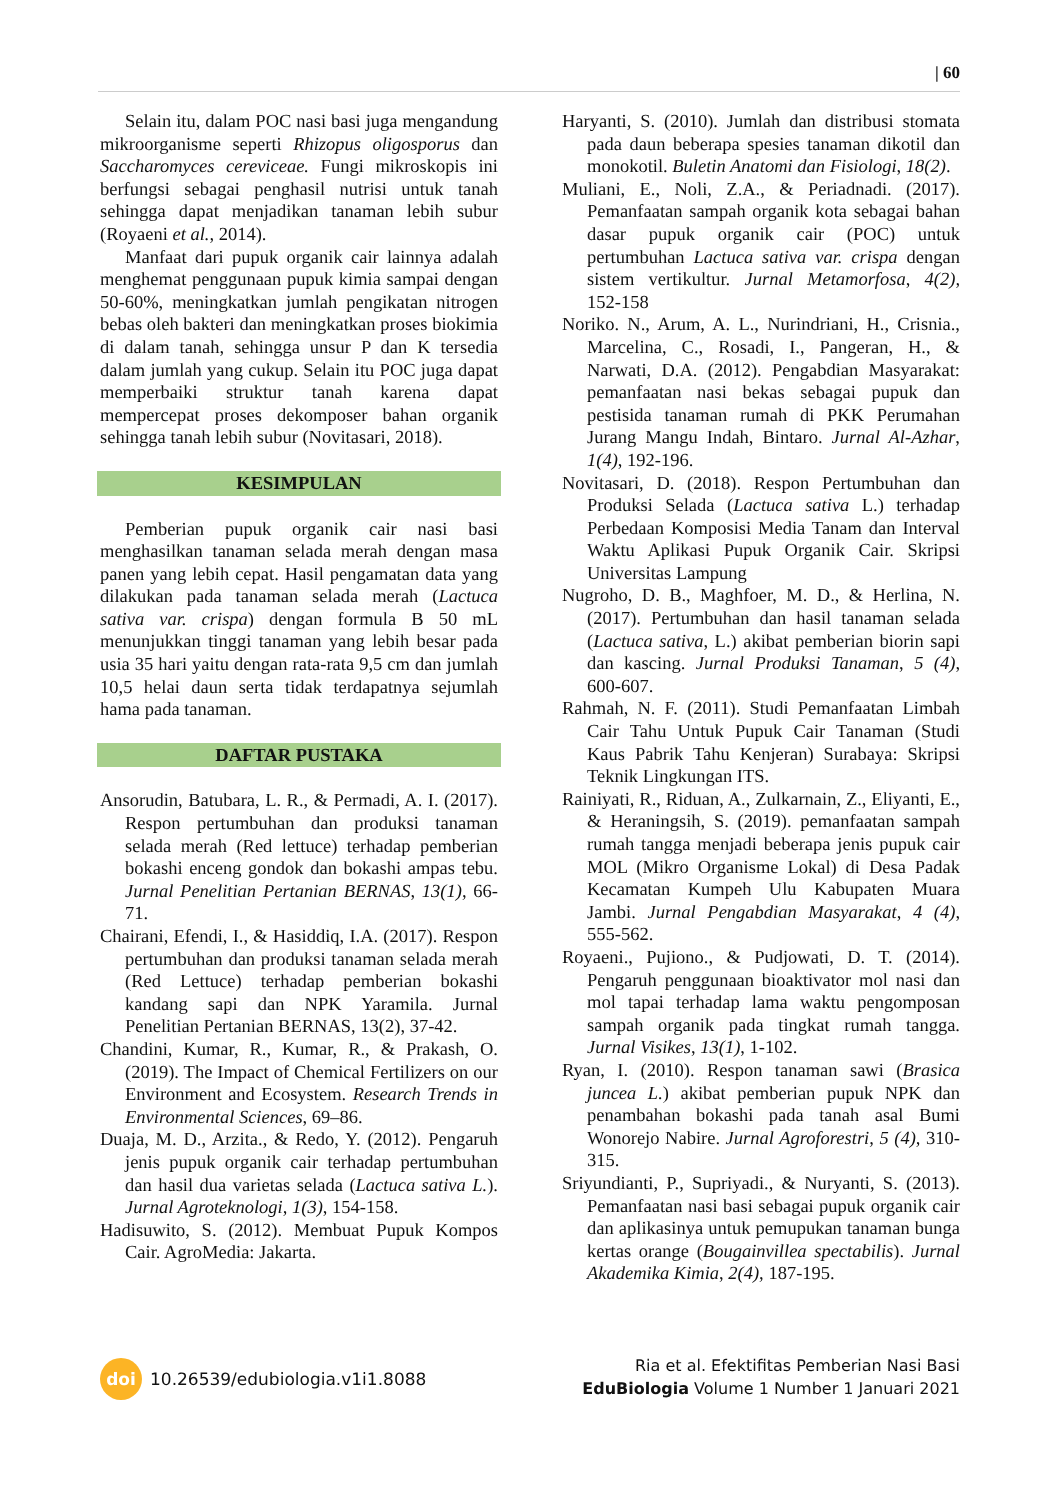| 60
Selain itu, dalam POC nasi basi juga mengandung mikroorganisme seperti Rhizopus oligosporus dan Saccharomyces cereviceae. Fungi mikroskopis ini berfungsi sebagai penghasil nutrisi untuk tanah sehingga dapat menjadikan tanaman lebih subur (Royaeni et al., 2014).
Manfaat dari pupuk organik cair lainnya adalah menghemat penggunaan pupuk kimia sampai dengan 50-60%, meningkatkan jumlah pengikatan nitrogen bebas oleh bakteri dan meningkatkan proses biokimia di dalam tanah, sehingga unsur P dan K tersedia dalam jumlah yang cukup. Selain itu POC juga dapat memperbaiki struktur tanah karena dapat mempercepat proses dekomposer bahan organik sehingga tanah lebih subur (Novitasari, 2018).
KESIMPULAN
Pemberian pupuk organik cair nasi basi menghasilkan tanaman selada merah dengan masa panen yang lebih cepat. Hasil pengamatan data yang dilakukan pada tanaman selada merah (Lactuca sativa var. crispa) dengan formula B 50 mL menunjukkan tinggi tanaman yang lebih besar pada usia 35 hari yaitu dengan rata-rata 9,5 cm dan jumlah 10,5 helai daun serta tidak terdapatnya sejumlah hama pada tanaman.
DAFTAR PUSTAKA
Ansorudin, Batubara, L. R., & Permadi, A. I. (2017). Respon pertumbuhan dan produksi tanaman selada merah (Red lettuce) terhadap pemberian bokashi enceng gondok dan bokashi ampas tebu. Jurnal Penelitian Pertanian BERNAS, 13(1), 66-71.
Chairani, Efendi, I., & Hasiddiq, I.A. (2017). Respon pertumbuhan dan produksi tanaman selada merah (Red Lettuce) terhadap pemberian bokashi kandang sapi dan NPK Yaramila. Jurnal Penelitian Pertanian BERNAS, 13(2), 37-42.
Chandini, Kumar, R., Kumar, R., & Prakash, O. (2019). The Impact of Chemical Fertilizers on our Environment and Ecosystem. Research Trends in Environmental Sciences, 69–86.
Duaja, M. D., Arzita., & Redo, Y. (2012). Pengaruh jenis pupuk organik cair terhadap pertumbuhan dan hasil dua varietas selada (Lactuca sativa L.). Jurnal Agroteknologi, 1(3), 154-158.
Hadisuwito, S. (2012). Membuat Pupuk Kompos Cair. AgroMedia: Jakarta.
Haryanti, S. (2010). Jumlah dan distribusi stomata pada daun beberapa spesies tanaman dikotil dan monokotil. Buletin Anatomi dan Fisiologi, 18(2).
Muliani, E., Noli, Z.A., & Periadnadi. (2017). Pemanfaatan sampah organik kota sebagai bahan dasar pupuk organik cair (POC) untuk pertumbuhan Lactuca sativa var. crispa dengan sistem vertikultur. Jurnal Metamorfosa, 4(2), 152-158
Noriko. N., Arum, A. L., Nurindriani, H., Crisnia., Marcelina, C., Rosadi, I., Pangeran, H., & Narwati, D.A. (2012). Pengabdian Masyarakat: pemanfaatan nasi bekas sebagai pupuk dan pestisida tanaman rumah di PKK Perumahan Jurang Mangu Indah, Bintaro. Jurnal Al-Azhar, 1(4), 192-196.
Novitasari, D. (2018). Respon Pertumbuhan dan Produksi Selada (Lactuca sativa L.) terhadap Perbedaan Komposisi Media Tanam dan Interval Waktu Aplikasi Pupuk Organik Cair. Skripsi Universitas Lampung
Nugroho, D. B., Maghfoer, M. D., & Herlina, N. (2017). Pertumbuhan dan hasil tanaman selada (Lactuca sativa, L.) akibat pemberian biorin sapi dan kascing. Jurnal Produksi Tanaman, 5 (4), 600-607.
Rahmah, N. F. (2011). Studi Pemanfaatan Limbah Cair Tahu Untuk Pupuk Cair Tanaman (Studi Kaus Pabrik Tahu Kenjeran) Surabaya: Skripsi Teknik Lingkungan ITS.
Rainiyati, R., Riduan, A., Zulkarnain, Z., Eliyanti, E., & Heraningsih, S. (2019). pemanfaatan sampah rumah tangga menjadi beberapa jenis pupuk cair MOL (Mikro Organisme Lokal) di Desa Padak Kecamatan Kumpeh Ulu Kabupaten Muara Jambi. Jurnal Pengabdian Masyarakat, 4 (4), 555-562.
Royaeni., Pujiono., & Pudjowati, D. T. (2014). Pengaruh penggunaan bioaktivator mol nasi dan mol tapai terhadap lama waktu pengomposan sampah organik pada tingkat rumah tangga. Jurnal Visikes, 13(1), 1-102.
Ryan, I. (2010). Respon tanaman sawi (Brasica juncea L.) akibat pemberian pupuk NPK dan penambahan bokashi pada tanah asal Bumi Wonorejo Nabire. Jurnal Agroforestri, 5 (4), 310-315.
Sriyundianti, P., Supriyadi., & Nuryanti, S. (2013). Pemanfaatan nasi basi sebagai pupuk organik cair dan aplikasinya untuk pemupukan tanaman bunga kertas orange (Bougainvillea spectabilis). Jurnal Akademika Kimia, 2(4), 187-195.
doi 10.26539/edubiologia.v1i1.8088
Ria et al. Efektifitas Pemberian Nasi Basi
EduBiologia Volume 1 Number 1 Januari 2021